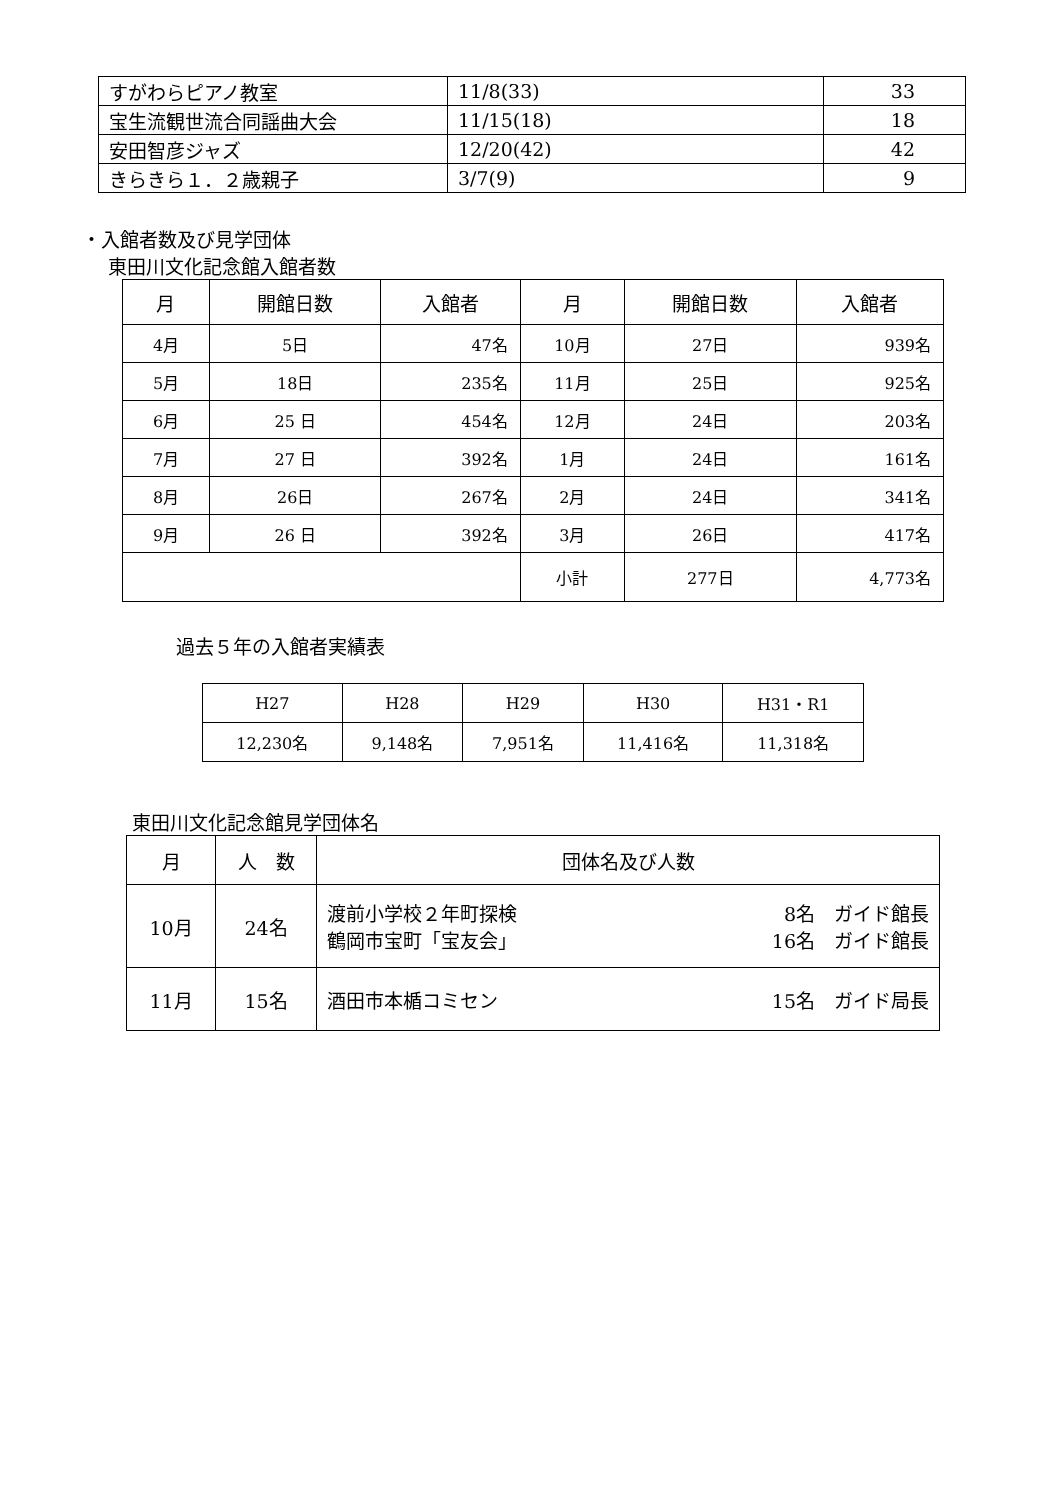| すがわらピアノ教室 | 11/8(33) | 33 |
| 宝生流観世流合同謡曲大会 | 11/15(18) | 18 |
| 安田智彦ジャズ | 12/20(42) | 42 |
| きらきら１．２歳親子 | 3/7(9) | 9 |
・入館者数及び見学団体
東田川文化記念館入館者数
| 月 | 開館日数 | 入館者 | 月 | 開館日数 | 入館者 |
| --- | --- | --- | --- | --- | --- |
| 4月 | 5日 | 47名 | 10月 | 27日 | 939名 |
| 5月 | 18日 | 235名 | 11月 | 25日 | 925名 |
| 6月 | 25 日 | 454名 | 12月 | 24日 | 203名 |
| 7月 | 27 日 | 392名 | 1月 | 24日 | 161名 |
| 8月 | 26日 | 267名 | 2月 | 24日 | 341名 |
| 9月 | 26 日 | 392名 | 3月 | 26日 | 417名 |
| | | | 小計 | 277日 | 4,773名 |
過去５年の入館者実績表
| H27 | H28 | H29 | H30 | H31・R1 |
| 12,230名 | 9,148名 | 7,951名 | 11,416名 | 11,318名 |
東田川文化記念館見学団体名
| 月 | 人 数 | 団体名及び人数 |
| --- | --- | --- |
| 10月 | 24名 | 渡前小学校２年町探検 8名 ガイド館長 鶴岡市宝町「宝友会」 16名 ガイド館長 |
| 11月 | 15名 | 酒田市本楯コミセン 15名 ガイド局長 |